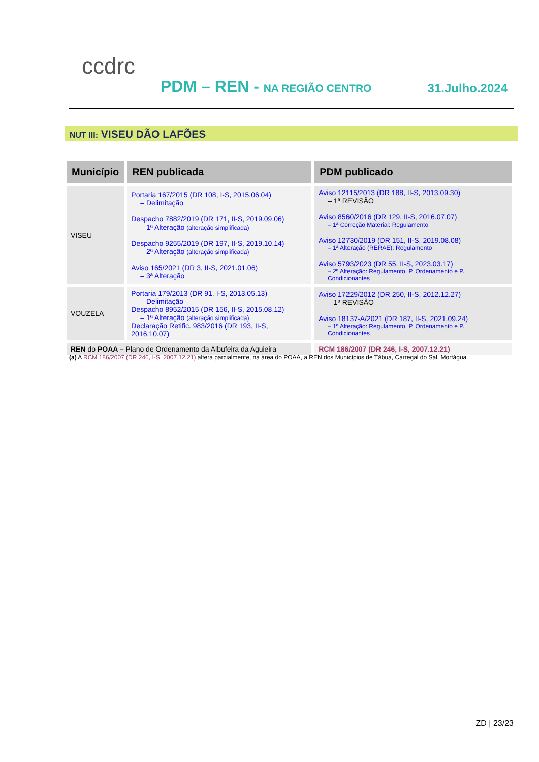ccdrc
PDM – REN - NA REGIÃO CENTRO 31.Julho.2024
NUT III: VISEU DÃO LAFÕES
| Município | REN publicada | PDM publicado |
| --- | --- | --- |
| VISEU | Portaria 167/2015 (DR 108, I-S, 2015.06.04) – Delimitação Despacho 7882/2019 (DR 171, II-S, 2019.09.06) – 1ª Alteração (alteração simplificada) Despacho 9255/2019 (DR 197, II-S, 2019.10.14) – 2ª Alteração (alteração simplificada) Aviso 165/2021 (DR 3, II-S, 2021.01.06) – 3ª Alteração | Aviso 12115/2013 (DR 188, II-S, 2013.09.30) – 1ª REVISÃO Aviso 8560/2016 (DR 129, II-S, 2016.07.07) – 1ª Correção Material: Regulamento Aviso 12730/2019 (DR 151, II-S, 2019.08.08) – 1ª Alteração (RERAE): Regulamento Aviso 5793/2023 (DR 55, II-S, 2023.03.17) – 2ª Alteração: Regulamento, P. Ordenamento e P. Condicionantes |
| VOUZELA | Portaria 179/2013 (DR 91, I-S, 2013.05.13) – Delimitação Despacho 8952/2015 (DR 156, II-S, 2015.08.12) – 1ª Alteração (alteração simplificada) Declaração Retific. 983/2016 (DR 193, II-S, 2016.10.07) | Aviso 17229/2012 (DR 250, II-S, 2012.12.27) – 1ª REVISÃO Aviso 18137-A/2021 (DR 187, II-S, 2021.09.24) – 1ª Alteração: Regulamento, P. Ordenamento e P. Condicionantes |
| REN do POAA – Plano de Ordenamento da Albufeira da Aguieira | | RCM 186/2007 (DR 246, I-S, 2007.12.21) |
(a) A RCM 186/2007 (DR 246, I-S, 2007.12.21) altera parcialmente, na área do POAA, a REN dos Municípios de Tábua, Carregal do Sal, Mortágua.
ZD | 23/23